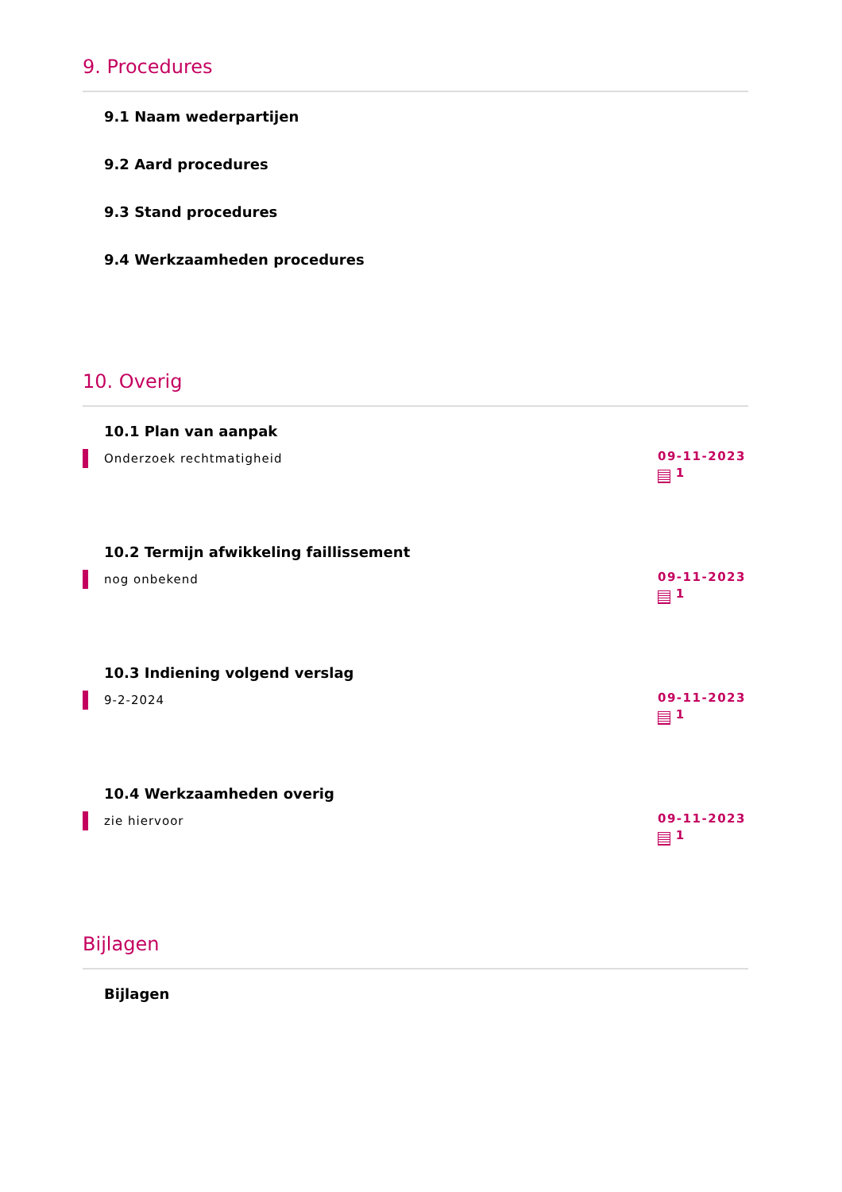9. Procedures
9.1 Naam wederpartijen
9.2 Aard procedures
9.3 Stand procedures
9.4 Werkzaamheden procedures
10. Overig
10.1 Plan van aanpak
Onderzoek rechtmatigheid
09-11-2023
1
10.2 Termijn afwikkeling faillissement
nog onbekend
09-11-2023
1
10.3 Indiening volgend verslag
9-2-2024
09-11-2023
1
10.4 Werkzaamheden overig
zie hiervoor
09-11-2023
1
Bijlagen
Bijlagen